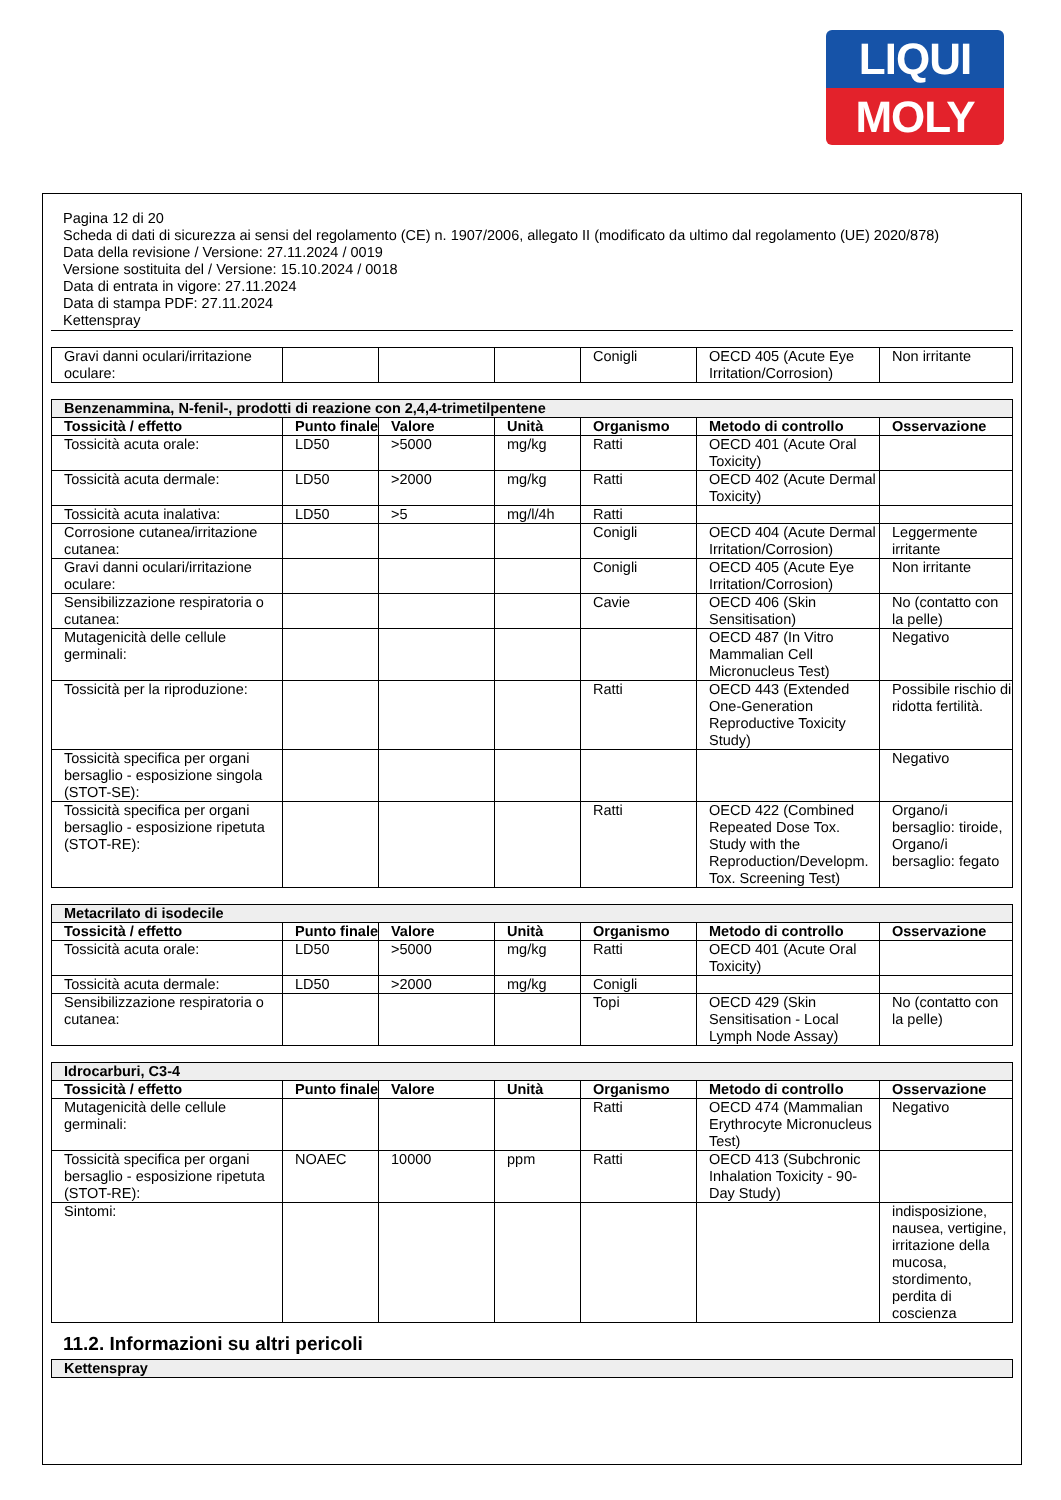LIQUI
MOLY
Pagina 12 di 20
Scheda di dati di sicurezza ai sensi del regolamento (CE) n. 1907/2006, allegato II (modificato da ultimo dal regolamento (UE) 2020/878)
Data della revisione / Versione: 27.11.2024 / 0019
Versione sostituita del / Versione: 15.10.2024 / 0018
Data di entrata in vigore: 27.11.2024
Data di stampa PDF: 27.11.2024
Kettenspray
| Gravi danni oculari/irritazione oculare: | | | | Conigli | OECD 405 (Acute Eye Irritation/Corrosion) | Non irritante |
| Benzenammina, N-fenil-, prodotti di reazione con 2,4,4-trimetilpentene | | | | | | |
| Tossicità / effetto | Punto finale | Valore | Unità | Organismo | Metodo di controllo | Osservazione |
| Tossicità acuta orale: | LD50 | >5000 | mg/kg | Ratti | OECD 401 (Acute Oral Toxicity) | |
| Tossicità acuta dermale: | LD50 | >2000 | mg/kg | Ratti | OECD 402 (Acute Dermal Toxicity) | |
| Tossicità acuta inalativa: | LD50 | >5 | mg/l/4h | Ratti | | |
| Corrosione cutanea/irritazione cutanea: | | | | Conigli | OECD 404 (Acute Dermal Irritation/Corrosion) | Leggermente irritante |
| Gravi danni oculari/irritazione oculare: | | | | Conigli | OECD 405 (Acute Eye Irritation/Corrosion) | Non irritante |
| Sensibilizzazione respiratoria o cutanea: | | | | Cavie | OECD 406 (Skin Sensitisation) | No (contatto con la pelle) |
| Mutagenicità delle cellule germinali: | | | | | OECD 487 (In Vitro Mammalian Cell Micronucleus Test) | Negativo |
| Tossicità per la riproduzione: | | | | Ratti | OECD 443 (Extended One-Generation Reproductive Toxicity Study) | Possibile rischio di ridotta fertilità. |
| Tossicità specifica per organi bersaglio - esposizione singola (STOT-SE): | | | | | | Negativo |
| Tossicità specifica per organi bersaglio - esposizione ripetuta (STOT-RE): | | | | Ratti | OECD 422 (Combined Repeated Dose Tox. Study with the Reproduction/Developm. Tox. Screening Test) | Organo/i bersaglio: tiroide, Organo/i bersaglio: fegato |
| Metacrilato di isodecile | | | | | | |
| Tossicità / effetto | Punto finale | Valore | Unità | Organismo | Metodo di controllo | Osservazione |
| Tossicità acuta orale: | LD50 | >5000 | mg/kg | Ratti | OECD 401 (Acute Oral Toxicity) | |
| Tossicità acuta dermale: | LD50 | >2000 | mg/kg | Conigli | | |
| Sensibilizzazione respiratoria o cutanea: | | | | Topi | OECD 429 (Skin Sensitisation - Local Lymph Node Assay) | No (contatto con la pelle) |
| Idrocarburi, C3-4 | | | | | | |
| Tossicità / effetto | Punto finale | Valore | Unità | Organismo | Metodo di controllo | Osservazione |
| Mutagenicità delle cellule germinali: | | | | Ratti | OECD 474 (Mammalian Erythrocyte Micronucleus Test) | Negativo |
| Tossicità specifica per organi bersaglio - esposizione ripetuta (STOT-RE): | NOAEC | 10000 | ppm | Ratti | OECD 413 (Subchronic Inhalation Toxicity - 90-Day Study) | |
| Sintomi: | | | | | | indisposizione, nausea, vertigine, irritazione della mucosa, stordimento, perdita di coscienza |
11.2. Informazioni su altri pericoli
| Kettenspray |